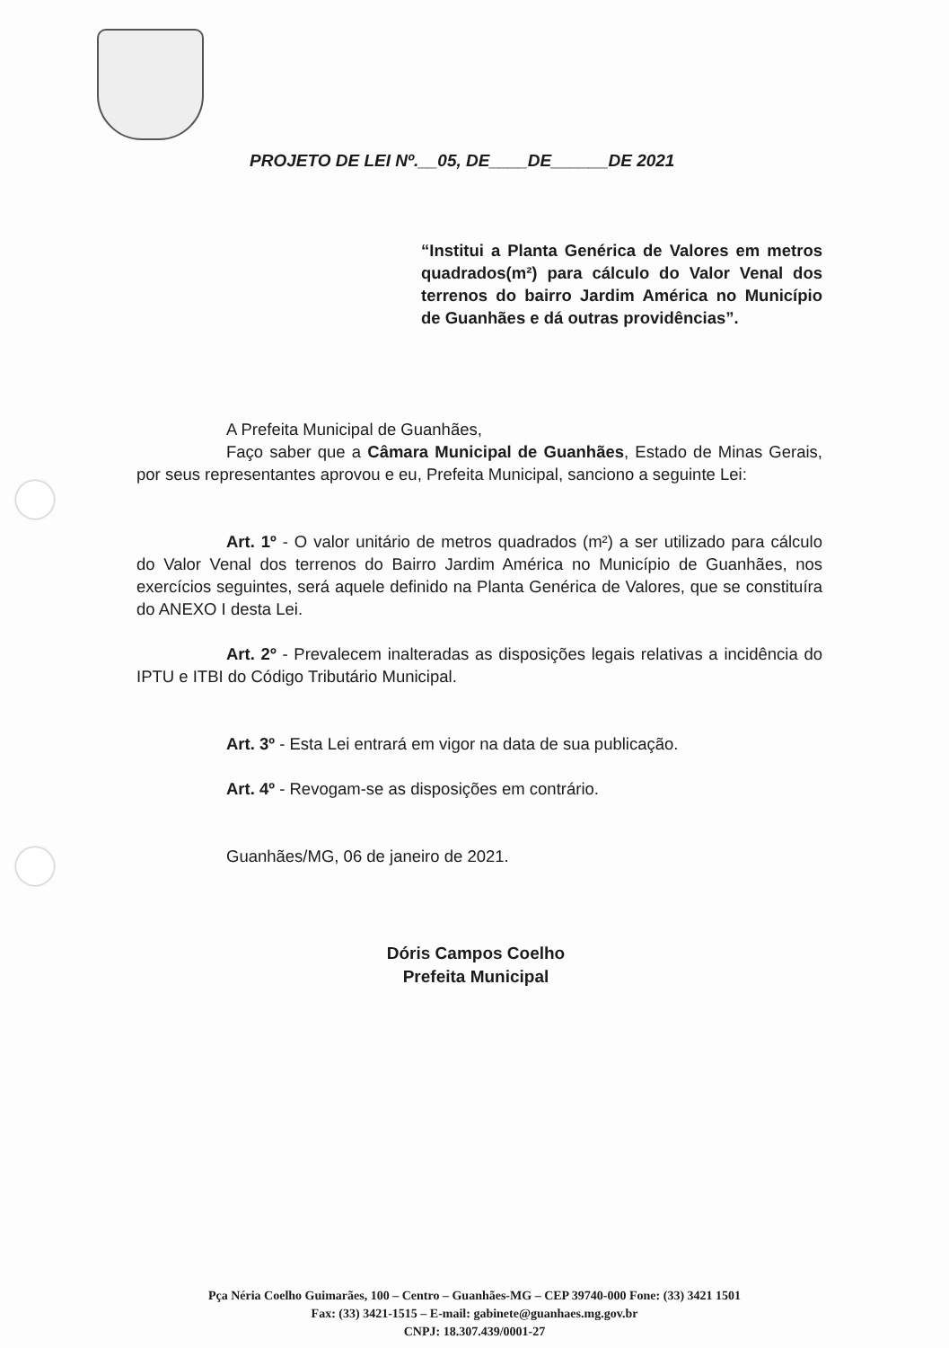PROJETO DE LEI Nº.__05, DE____DE______DE 2021
“Institui a Planta Genérica de Valores em metros quadrados(m²) para cálculo do Valor Venal dos terrenos do bairro Jardim América no Município de Guanhães e dá outras providências”.
A Prefeita Municipal de Guanhães,
Faço saber que a Câmara Municipal de Guanhães, Estado de Minas Gerais, por seus representantes aprovou e eu, Prefeita Municipal, sanciono a seguinte Lei:
Art. 1º - O valor unitário de metros quadrados (m²) a ser utilizado para cálculo do Valor Venal dos terrenos do Bairro Jardim América no Município de Guanhães, nos exercícios seguintes, será aquele definido na Planta Genérica de Valores, que se constituíra do ANEXO I desta Lei.
Art. 2º - Prevalecem inalteradas as disposições legais relativas a incidência do IPTU e ITBI do Código Tributário Municipal.
Art. 3º - Esta Lei entrará em vigor na data de sua publicação.
Art. 4º - Revogam-se as disposições em contrário.
Guanhães/MG, 06 de janeiro de 2021.
Dóris Campos Coelho
Prefeita Municipal
Pça Néria Coelho Guimarães, 100 – Centro – Guanhães-MG – CEP 39740-000 Fone: (33) 3421 1501
Fax: (33) 3421-1515 – E-mail: gabinete@guanhaes.mg.gov.br
CNPJ: 18.307.439/0001-27